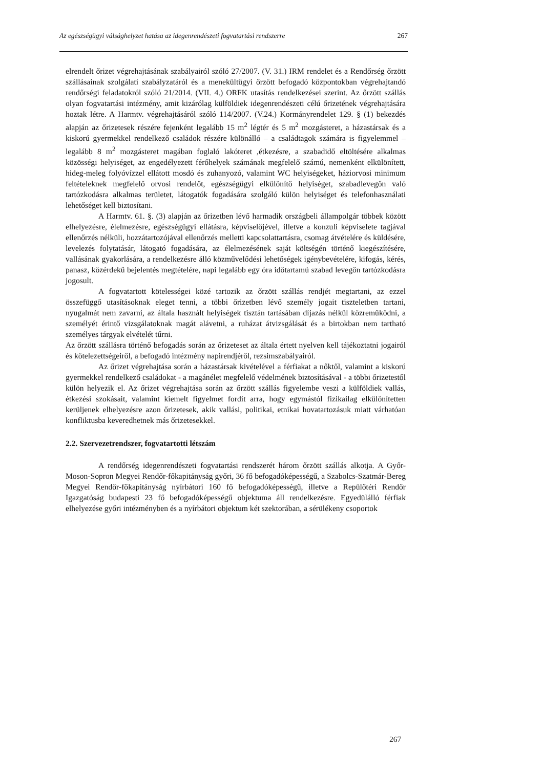Az egészségügyi válsághelyzet hatása az idegenrendészeti fogvatartási rendszerre 267
elrendelt őrizet végrehajtásának szabályairól szóló 27/2007. (V. 31.) IRM rendelet és a Rendőrség őrzött szállásainak szolgálati szabályzatáról és a menekültügyi őrzött befogadó központokban végrehajtandó rendőrségi feladatokról szóló 21/2014. (VII. 4.) ORFK utasítás rendelkezései szerint. Az őrzött szállás olyan fogvatartási intézmény, amit kizárólag külföldiek idegenrendészeti célú őrizetének végrehajtására hoztak létre. A Harmtv. végrehajtásáról szóló 114/2007. (V.24.) Kormányrendelet 129. § (1) bekezdés alapján az őrizetesek részére fejenként legalább 15 m<sup>2</sup> légtér és 5 m<sup>2</sup> mozgásteret, a házastársak és a kiskorú gyermekkel rendelkező családok részére különálló – a családtagok számára is figyelemmel – legalább 8 m<sup>2</sup> mozgásteret magában foglaló lakóteret ,étkezésre, a szabadidő eltöltésére alkalmas közösségi helyiséget, az engedélyezett férőhelyek számának megfelelő számú, nemenként elkülönített, hideg-meleg folyóvízzel ellátott mosdó és zuhanyozó, valamint WC helyiségeket, háziorvosi minimum feltételeknek megfelelő orvosi rendelőt, egészségügyi elkülönítő helyiséget, szabadlevegőn való tartózkodásra alkalmas területet, látogatók fogadására szolgáló külön helyiséget és telefonhasználati lehetőséget kell biztosítani.
A Harmtv. 61. §. (3) alapján az őrizetben lévő harmadik országbeli állampolgár többek között elhelyezésre, élelmezésre, egészségügyi ellátásra, képviselőjével, illetve a konzuli képviselete tagjával ellenőrzés nélküli, hozzátartozójával ellenőrzés melletti kapcsolattartásra, csomag átvételére és küldésére, levelezés folytatásár, látogató fogadására, az élelmezésének saját költségén történő kiegészítésére, vallásának gyakorlására, a rendelkezésre álló közművelődési lehetőségek igénybevételére, kifogás, kérés, panasz, közérdekű bejelentés megtételére, napi legalább egy óra időtartamú szabad levegőn tartózkodásra jogosult.
A fogvatartott kötelességei közé tartozik az őrzött szállás rendjét megtartani, az ezzel összefüggő utasításoknak eleget tenni, a többi őrizetben lévő személy jogait tiszteletben tartani, nyugalmát nem zavarni, az általa használt helyiségek tisztán tartásában díjazás nélkül közreműködni, a személyét érintő vizsgálatoknak magát alávetni, a ruházat átvizsgálását és a birtokban nem tartható személyes tárgyak elvételét tűrni.
Az őrzött szállásra történő befogadás során az őrizeteset az általa értett nyelven kell tájékoztatni jogairól és kötelezettségeiről, a befogadó intézmény napirendjéről, rezsimszabályairól.
Az őrizet végrehajtása során a házastársak kivételével a férfiakat a nőktől, valamint a kiskorú gyermekkel rendelkező családokat - a magánélet megfelelő védelmének biztosításával - a többi őrizetestől külön helyezik el. Az őrizet végrehajtása során az őrzött szállás figyelembe veszi a külföldiek vallás, étkezési szokásait, valamint kiemelt figyelmet fordít arra, hogy egymástól fizikailag elkülönítetten kerüljenek elhelyezésre azon őrizetesek, akik vallási, politikai, etnikai hovatartozásuk miatt várhatóan konfliktusba keveredhetnek más őrizetesekkel.
2.2. Szervezetrendszer, fogvatartotti létszám
A rendőrség idegenrendészeti fogvatartási rendszerét három őrzött szállás alkotja. A Győr-Moson-Sopron Megyei Rendőr-főkapitányság győri, 36 fő befogadóképességű, a Szabolcs-Szatmár-Bereg Megyei Rendőr-főkapitányság nyírbátori 160 fő befogadóképességű, illetve a Repülőtéri Rendőr Igazgatóság budapesti 23 fő befogadóképességű objektuma áll rendelkezésre. Egyedülálló férfiak elhelyezése győri intézményben és a nyírbátori objektum két szektorában, a sérülékeny csoportok
267